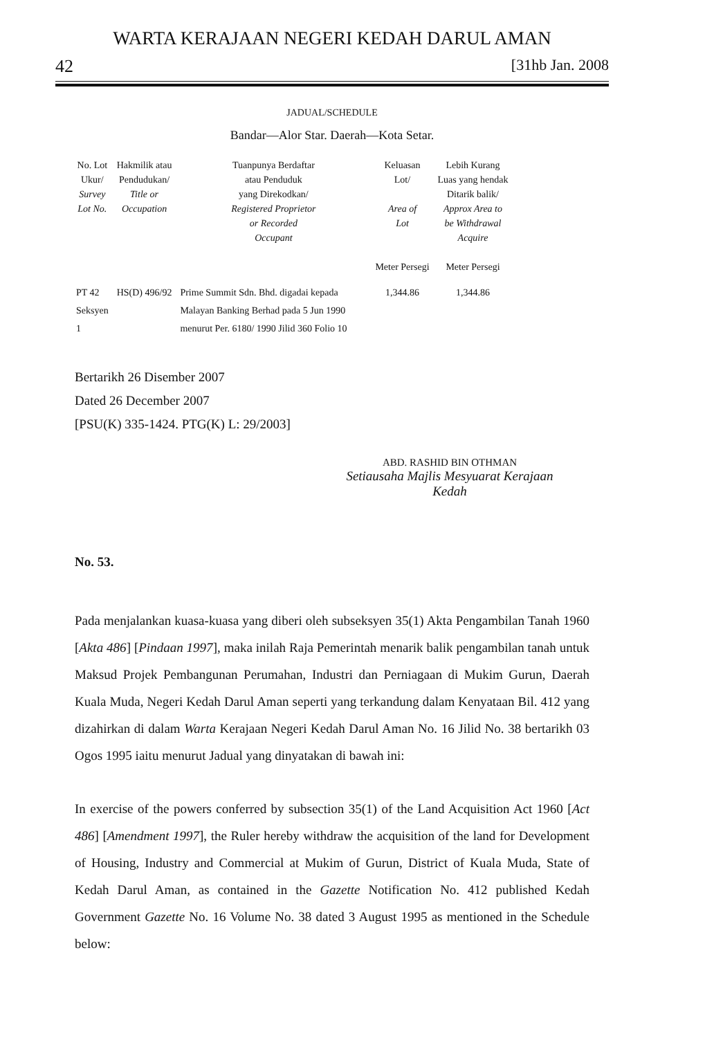WARTA KERAJAAN NEGERI KEDAH DARUL AMAN
42 [31hb Jan. 2008
JADUAL/SCHEDULE
Bandar—Alor Star. Daerah—Kota Setar.
| No. Lot Ukur/ Survey Lot No. | Hakmilik atau Pendudukan/ Title or Occupation | Tuanpunya Berdaftar atau Penduduk yang Direkodkan/ Registered Proprietor or Recorded Occupant | Keluasan Lot/ Area of Lot Meter Persegi | Lebih Kurang Luas yang hendak Ditarik balik/ Approx Area to be Withdrawal Acquire Meter Persegi |
| --- | --- | --- | --- | --- |
| PT 42 Seksyen 1 | HS(D) 496/92 | Prime Summit Sdn. Bhd. digadai kepada Malayan Banking Berhad pada 5 Jun 1990 menurut Per. 6180/ 1990 Jilid 360 Folio 10 | 1,344.86 | 1,344.86 |
Bertarikh 26 Disember 2007
Dated 26 December 2007
[PSU(K) 335-1424. PTG(K) L: 29/2003]
ABD. RASHID BIN OTHMAN
Setiausaha Majlis Mesyuarat Kerajaan
Kedah
No. 53.
Pada menjalankan kuasa-kuasa yang diberi oleh subseksyen 35(1) Akta Pengambilan Tanah 1960 [Akta 486] [Pindaan 1997], maka inilah Raja Pemerintah menarik balik pengambilan tanah untuk Maksud Projek Pembangunan Perumahan, Industri dan Perniagaan di Mukim Gurun, Daerah Kuala Muda, Negeri Kedah Darul Aman seperti yang terkandung dalam Kenyataan Bil. 412 yang dizahirkan di dalam Warta Kerajaan Negeri Kedah Darul Aman No. 16 Jilid No. 38 bertarikh 03 Ogos 1995 iaitu menurut Jadual yang dinyatakan di bawah ini:
In exercise of the powers conferred by subsection 35(1) of the Land Acquisition Act 1960 [Act 486] [Amendment 1997], the Ruler hereby withdraw the acquisition of the land for Development of Housing, Industry and Commercial at Mukim of Gurun, District of Kuala Muda, State of Kedah Darul Aman, as contained in the Gazette Notification No. 412 published Kedah Government Gazette No. 16 Volume No. 38 dated 3 August 1995 as mentioned in the Schedule below: